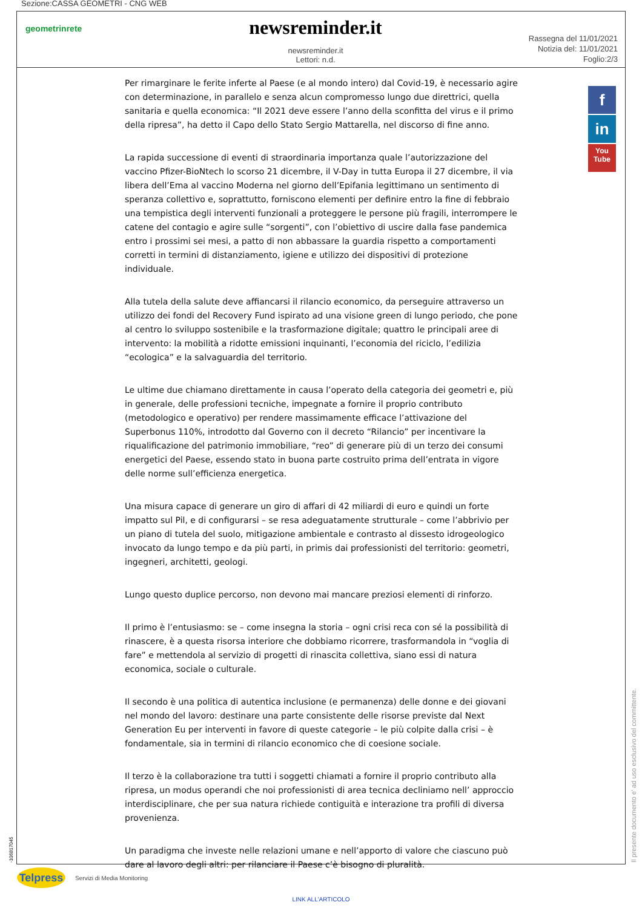Sezione:CASSA GEOMETRI - CNG WEB
geometrinrete
newsreminder.it
newsreminder.it
Lettori: n.d.
Rassegna del 11/01/2021
Notizia del: 11/01/2021
Foglio:2/3
Per rimarginare le ferite inferte al Paese (e al mondo intero) dal Covid-19, è necessario agire con determinazione, in parallelo e senza alcun compromesso lungo due direttrici, quella sanitaria e quella economica: “Il 2021 deve essere l’anno della sconfitta del virus e il primo della ripresa”, ha detto il Capo dello Stato Sergio Mattarella, nel discorso di fine anno.
La rapida successione di eventi di straordinaria importanza quale l’autorizzazione del vaccino Pfizer-BioNtech lo scorso 21 dicembre, il V-Day in tutta Europa il 27 dicembre, il via libera dell’Ema al vaccino Moderna nel giorno dell’Epifania legittimano un sentimento di speranza collettivo e, soprattutto, forniscono elementi per definire entro la fine di febbraio una tempistica degli interventi funzionali a proteggere le persone più fragili, interrompere le catene del contagio e agire sulle “sorgenti”, con l’obiettivo di uscire dalla fase pandemica entro i prossimi sei mesi, a patto di non abbassare la guardia rispetto a comportamenti corretti in termini di distanziamento, igiene e utilizzo dei dispositivi di protezione individuale.
Alla tutela della salute deve affiancarsi il rilancio economico, da perseguire attraverso un utilizzo dei fondi del Recovery Fund ispirato ad una visione green di lungo periodo, che pone al centro lo sviluppo sostenibile e la trasformazione digitale; quattro le principali aree di intervento: la mobilità a ridotte emissioni inquinanti, l’economia del riciclo, l’edilizia “ecologica” e la salvaguardia del territorio.
Le ultime due chiamano direttamente in causa l’operato della categoria dei geometri e, più in generale, delle professioni tecniche, impegnate a fornire il proprio contributo (metodologico e operativo) per rendere massimamente efficace l’attivazione del Superbonus 110%, introdotto dal Governo con il decreto “Rilancio” per incentivare la riqualificazione del patrimonio immobiliare, “reo” di generare più di un terzo dei consumi energetici del Paese, essendo stato in buona parte costruito prima dell’entrata in vigore delle norme sull’efficienza energetica.
Una misura capace di generare un giro di affari di 42 miliardi di euro e quindi un forte impatto sul Pil, e di configurarsi – se resa adeguatamente strutturale – come l’abbrivio per un piano di tutela del suolo, mitigazione ambientale e contrasto al dissesto idrogeologico invocato da lungo tempo e da più parti, in primis dai professionisti del territorio: geometri, ingegneri, architetti, geologi.
Lungo questo duplice percorso, non devono mai mancare preziosi elementi di rinforzo.
Il primo è l’entusiasmo: se – come insegna la storia – ogni crisi reca con sé la possibilità di rinascere, è a questa risorsa interiore che dobbiamo ricorrere, trasformandola in “voglia di fare” e mettendola al servizio di progetti di rinascita collettiva, siano essi di natura economica, sociale o culturale.
Il secondo è una politica di autentica inclusione (e permanenza) delle donne e dei giovani nel mondo del lavoro: destinare una parte consistente delle risorse previste dal Next Generation Eu per interventi in favore di queste categorie – le più colpite dalla crisi – è fondamentale, sia in termini di rilancio economico che di coesione sociale.
Il terzo è la collaborazione tra tutti i soggetti chiamati a fornire il proprio contributo alla ripresa, un modus operandi che noi professionisti di area tecnica decliniamo nell’ approccio interdisciplinare, che per sua natura richiede contiguità e interazione tra profili di diversa provenienza.
Un paradigma che investe nelle relazioni umane e nell’apporto di valore che ciascuno può dare al lavoro degli altri: per rilanciare il Paese c’è bisogno di pluralità.
f
in
You
Tube
-106817045 Il presente documento e' ad uso esclusivo del committente.
Telpress
Servizi di Media Monitoring
LINK ALL'ARTICOLO